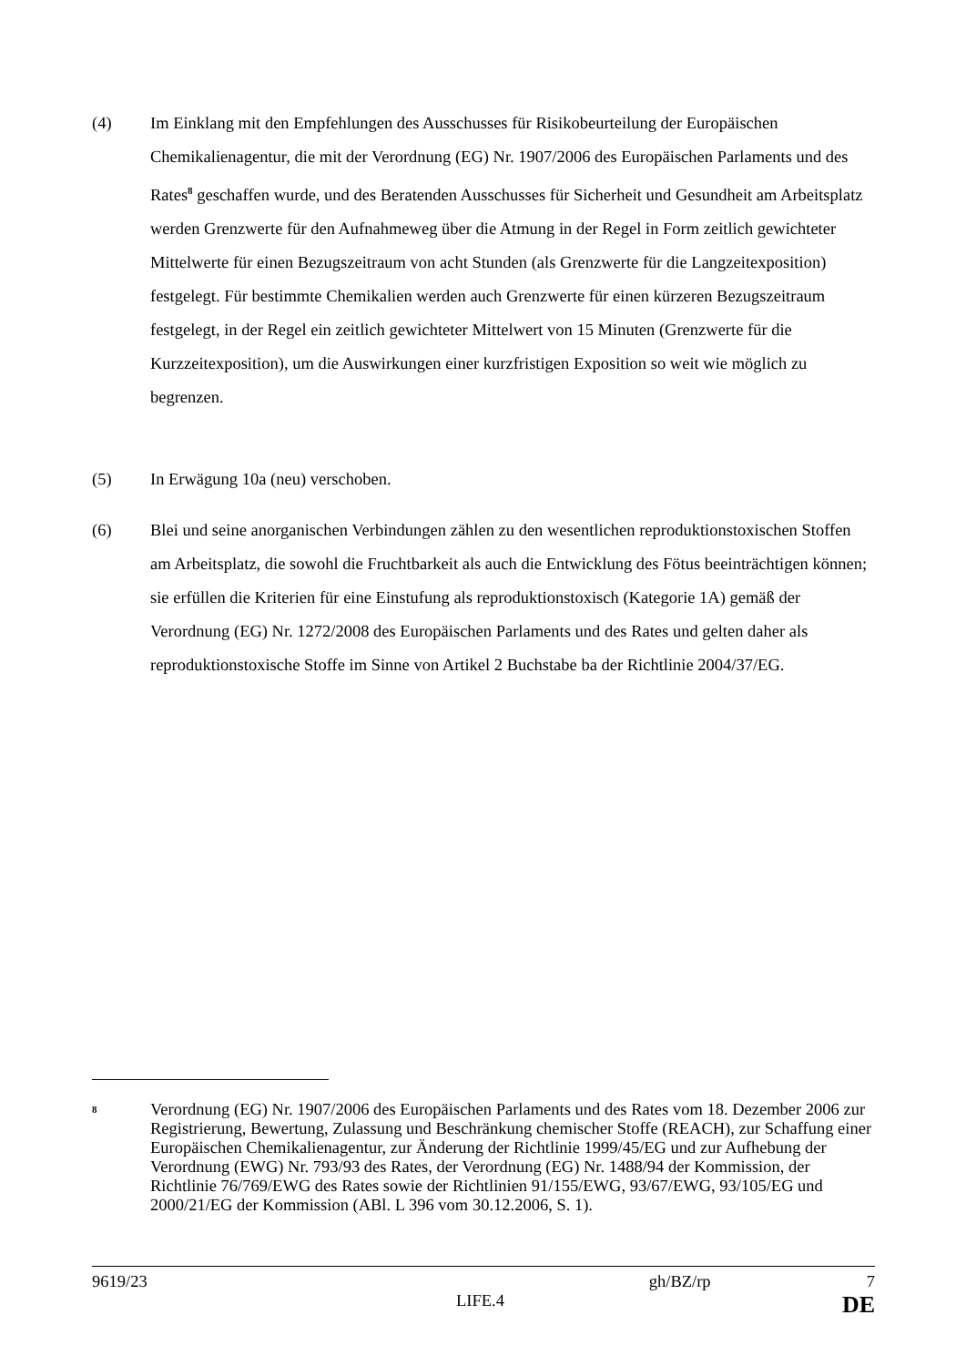(4) Im Einklang mit den Empfehlungen des Ausschusses für Risikobeurteilung der Europäischen Chemikalienagentur, die mit der Verordnung (EG) Nr. 1907/2006 des Europäischen Parlaments und des Rates<sup>8</sup> geschaffen wurde, und des Beratenden Ausschusses für Sicherheit und Gesundheit am Arbeitsplatz werden Grenzwerte für den Aufnahmeweg über die Atmung in der Regel in Form zeitlich gewichteter Mittelwerte für einen Bezugszeitraum von acht Stunden (als Grenzwerte für die Langzeitexposition) festgelegt. Für bestimmte Chemikalien werden auch Grenzwerte für einen kürzeren Bezugszeitraum festgelegt, in der Regel ein zeitlich gewichteter Mittelwert von 15 Minuten (Grenzwerte für die Kurzzeitexposition), um die Auswirkungen einer kurzfristigen Exposition so weit wie möglich zu begrenzen.
(5) In Erwägung 10a (neu) verschoben.
(6) Blei und seine anorganischen Verbindungen zählen zu den wesentlichen reproduktionstoxischen Stoffen am Arbeitsplatz, die sowohl die Fruchtbarkeit als auch die Entwicklung des Fötus beeinträchtigen können; sie erfüllen die Kriterien für eine Einstufung als reproduktionstoxisch (Kategorie 1A) gemäß der Verordnung (EG) Nr. 1272/2008 des Europäischen Parlaments und des Rates und gelten daher als reproduktionstoxische Stoffe im Sinne von Artikel 2 Buchstabe ba der Richtlinie 2004/37/EG.
<sup>8</sup>
Verordnung (EG) Nr. 1907/2006 des Europäischen Parlaments und des Rates vom 18. Dezember 2006 zur Registrierung, Bewertung, Zulassung und Beschränkung chemischer Stoffe (REACH), zur Schaffung einer Europäischen Chemikalienagentur, zur Änderung der Richtlinie 1999/45/EG und zur Aufhebung der Verordnung (EWG) Nr. 793/93 des Rates, der Verordnung (EG) Nr. 1488/94 der Kommission, der Richtlinie 76/769/EWG des Rates sowie der Richtlinien 91/155/EWG, 93/67/EWG, 93/105/EG und 2000/21/EG der Kommission (ABl. L 396 vom 30.12.2006, S. 1).
9619/23 gh/BZ/rp 7
LIFE.4 DE